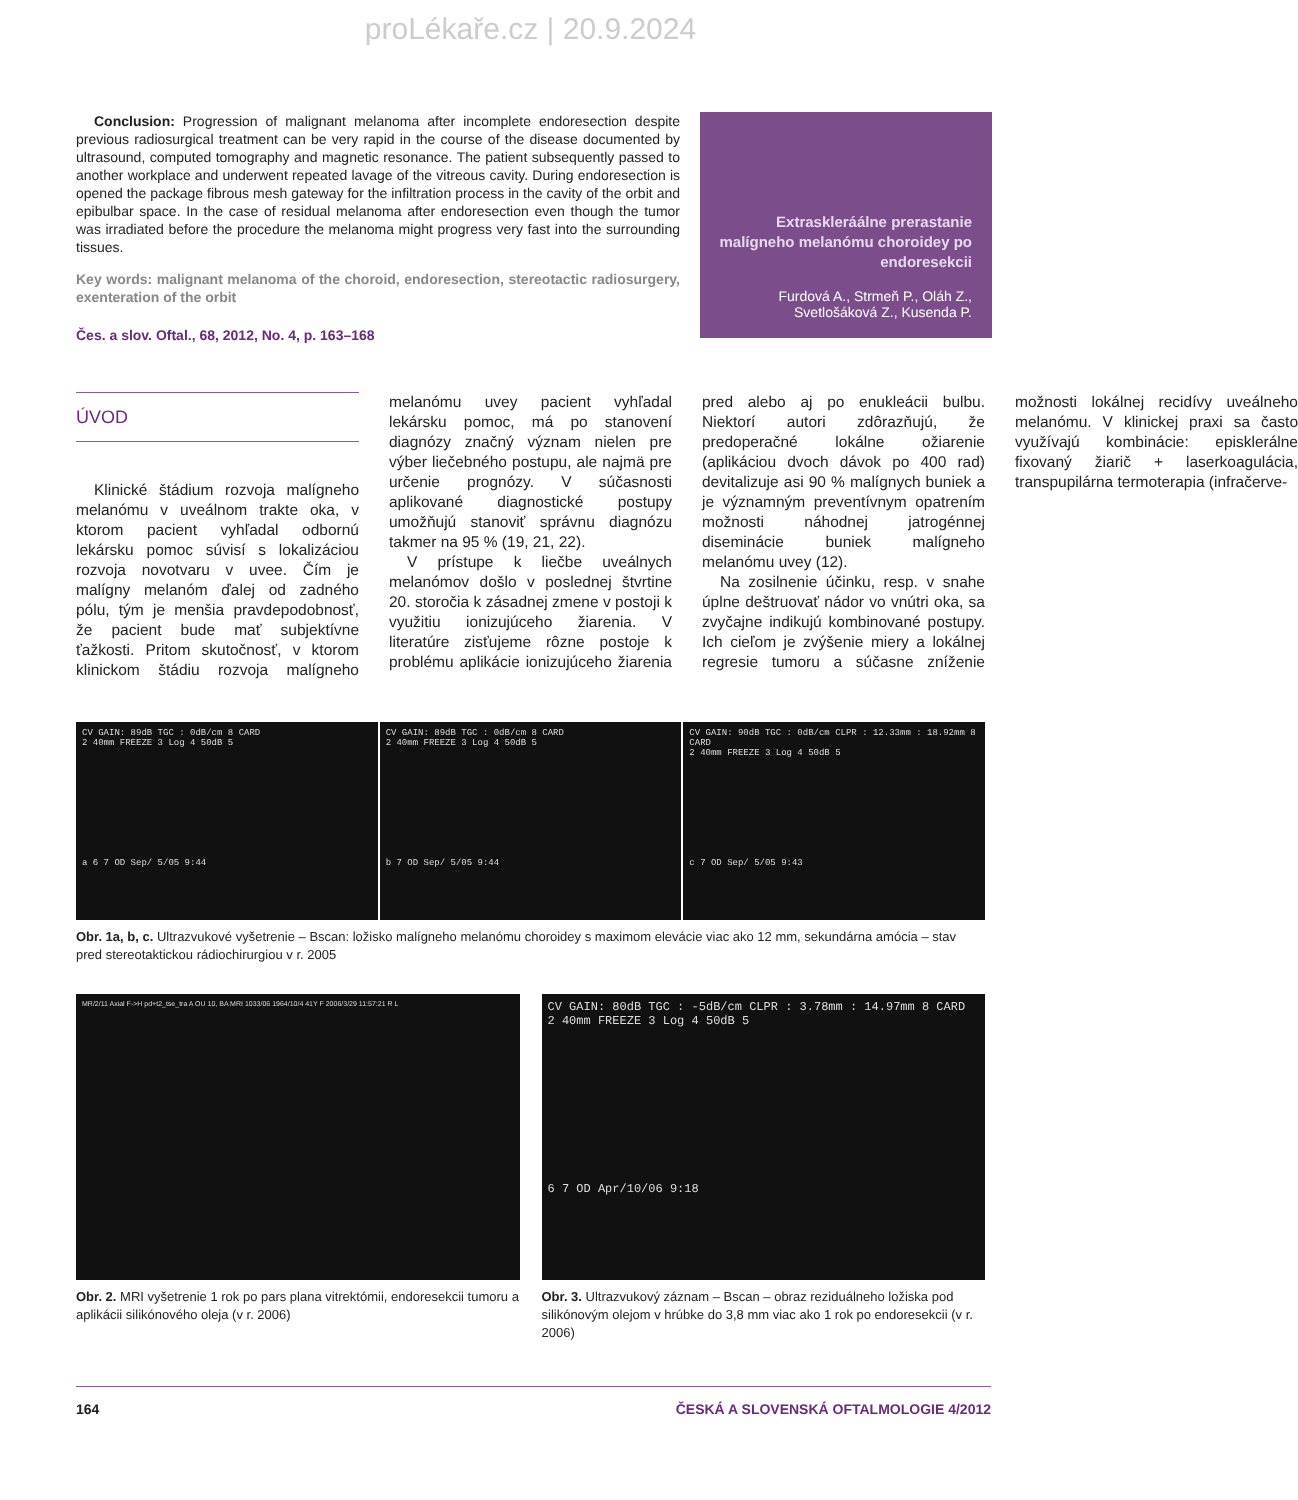proLékaře.cz | 20.9.2024
Conclusion: Progression of malignant melanoma after incomplete endoresection despite previous radiosurgical treatment can be very rapid in the course of the disease documented by ultrasound, computed tomography and magnetic resonance. The patient subsequently passed to another workplace and underwent repeated lavage of the vitreous cavity. During endoresection is opened the package fibrous mesh gateway for the infiltration process in the cavity of the orbit and epibulbar space. In the case of residual melanoma after endoresection even though the tumor was irradiated before the procedure the melanoma might progress very fast into the surrounding tissues.
Key words: malignant melanoma of the choroid, endoresection, stereotactic radiosurgery, exenteration of the orbit
Čes. a slov. Oftal., 68, 2012, No. 4, p. 163–168
Extraskleráálne prerastanie malígneho melanómu choroidey po endoresekcii
Furdová A., Strmeň P., Oláh Z., Svetlošáková Z., Kusenda P.
ÚVOD
Klinické štádium rozvoja malígneho melanómu v uveálnom trakte oka, v ktorom pacient vyhľadal odbornú lekársku pomoc súvisí s lokalizáciou rozvoja novotvaru v uvee. Čím je malígny melanóm ďalej od zadného pólu, tým je menšia pravdepodobnosť, že pacient bude mať subjektívne ťažkosti. Pritom skutočnosť, v ktorom klinickom štádiu rozvoja malígneho melanómu uvey pacient vyhľadal lekársku pomoc, má po stanovení diagnózy značný význam nielen pre výber liečebného postupu, ale najmä pre určenie prognózy. V súčasnosti aplikované diagnostické postupy umožňujú stanoviť správnu diagnózu takmer na 95 % (19, 21, 22).
V prístupe k liečbe uveálnych melanómov došlo v poslednej štvrtine 20. storočia k zásadnej zmene v postoji k využitiu ionizujúceho žiarenia. V literatúre zisťujeme rôzne postoje k problému aplikácie ionizujúceho žiarenia pred alebo aj po enukleácii bulbu. Niektorí autori zdôrazňujú, že predoperačné lokálne ožiarenie (aplikáciou dvoch dávok po 400 rad) devitalizuje asi 90 % malígnych buniek a je významným preventívnym opatrením možnosti náhodnej jatrogénnej diseminácie buniek malígneho melanómu uvey (12).
Na zosilnenie účinku, resp. v snahe úplne deštruovať nádor vo vnútri oka, sa zvyčajne indikujú kombinované postupy. Ich cieľom je zvýšenie miery a lokálnej regresie tumoru a súčasne zníženie možnosti lokálnej recidívy uveálneho melanómu. V klinickej praxi sa často využívajú kombinácie: episklerálne fixovaný žiarič + laserkoagulácia, transpupilárna termoterapia (infračerve-
CV GAIN: 89dB TGC : 0dB/cm 8 CARD
2 40mm FREEZE 3 Log 4 50dB 5
a 6 7 OD Sep/ 5/05 9:44
CV GAIN: 89dB TGC : 0dB/cm 8 CARD
2 40mm FREEZE 3 Log 4 50dB 5
b 7 OD Sep/ 5/05 9:44
CV GAIN: 90dB TGC : 0dB/cm CLPR : 12.33mm : 18.92mm 8 CARD
2 40mm FREEZE 3 Log 4 50dB 5
c 7 OD Sep/ 5/05 9:43
Obr. 1a, b, c. Ultrazvukové vyšetrenie – Bscan: ložisko malígneho melanómu choroidey s maximom elevácie viac ako 12 mm, sekundárna amócia – stav pred stereotaktickou rádiochirurgiou v r. 2005
MR/2/11 Axial F->H pd+t2_tse_tra A OU 10, BA MRI 1033/06 1964/10/4 41Y F 2006/3/29 11:57:21 R L
Obr. 2. MRI vyšetrenie 1 rok po pars plana vitrektómii, endoresekcii tumoru a aplikácii silikónového oleja (v r. 2006)
CV GAIN: 80dB TGC : -5dB/cm CLPR : 3.78mm : 14.97mm 8 CARD
2 40mm FREEZE 3 Log 4 50dB 5
6 7 OD Apr/10/06 9:18
Obr. 3. Ultrazvukový záznam – Bscan – obraz reziduálneho ložiska pod silikónovým olejom v hrúbke do 3,8 mm viac ako 1 rok po endoresekcii (v r. 2006)
164 ČESKÁ A SLOVENSKÁ OFTALMOLOGIE 4/2012